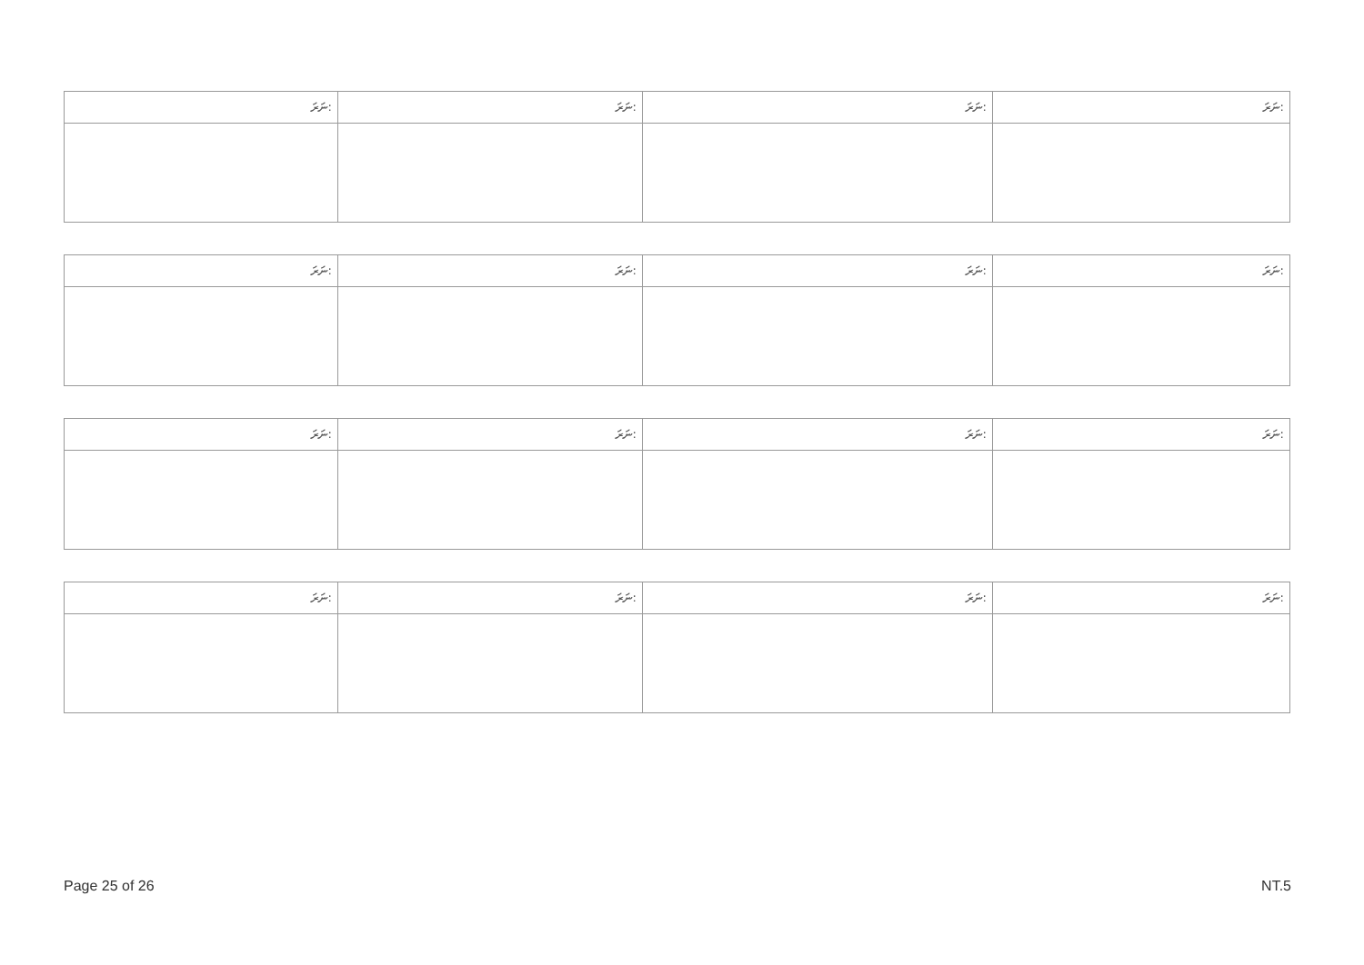| ނަރަ: | ނަރަ: | ނަރަ: | ނަރަ: |
| --- | --- | --- | --- |
| ނަރަ: | ނަރަ: | ނަރަ: | ނަރަ: |
| --- | --- | --- | --- |
| ނަރަ: | ނަރަ: | ނަރަ: | ނަރަ: |
| --- | --- | --- | --- |
| ނަރަ: | ނަރަ: | ނަރަ: | ނަރަ: |
| --- | --- | --- | --- |
Page 25 of 26 NT.5